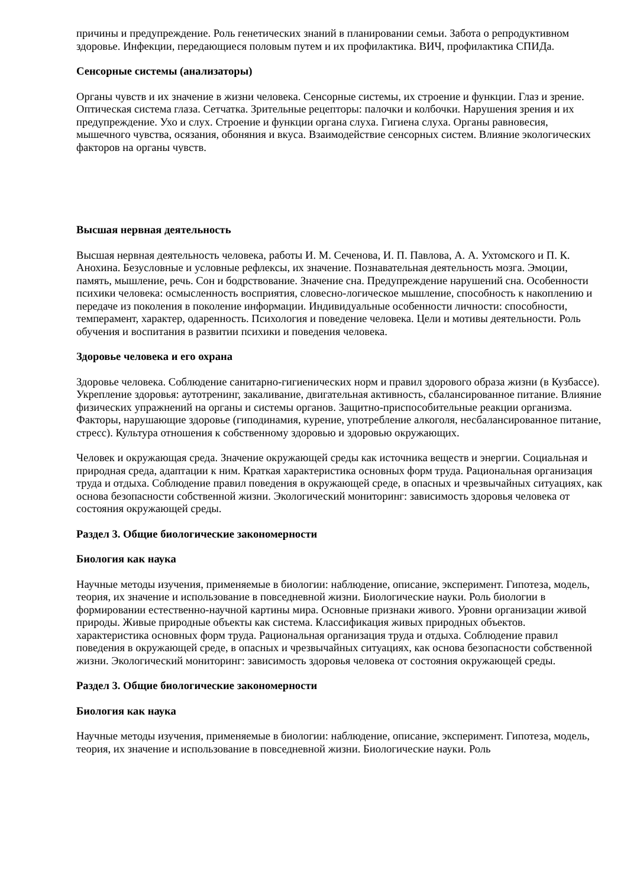причины и предупреждение. Роль генетических знаний в планировании семьи. Забота о репродуктивном здоровье. Инфекции, передающиеся половым путем и их профилактика. ВИЧ, профилактика СПИДа.
Сенсорные системы (анализаторы)
Органы чувств и их значение в жизни человека. Сенсорные системы, их строение и функции. Глаз и зрение. Оптическая система глаза. Сетчатка. Зрительные рецепторы: палочки и колбочки. Нарушения зрения и их предупреждение. Ухо и слух. Строение и функции органа слуха. Гигиена слуха. Органы равновесия, мышечного чувства, осязания, обоняния и вкуса. Взаимодействие сенсорных систем. Влияние экологических факторов на органы чувств.
Высшая нервная деятельность
Высшая нервная деятельность человека, работы И. М. Сеченова, И. П. Павлова, А. А. Ухтомского и П. К. Анохина. Безусловные и условные рефлексы, их значение. Познавательная деятельность мозга. Эмоции, память, мышление, речь. Сон и бодрствование. Значение сна. Предупреждение нарушений сна. Особенности психики человека: осмысленность восприятия, словесно-логическое мышление, способность к накоплению и передаче из поколения в поколение информации. Индивидуальные особенности личности: способности, темперамент, характер, одаренность. Психология и поведение человека. Цели и мотивы деятельности. Роль обучения и воспитания в развитии психики и поведения человека.
Здоровье человека и его охрана
Здоровье человека. Соблюдение санитарно-гигиенических норм и правил здорового образа жизни (в Кузбассе). Укрепление здоровья: аутотренинг, закаливание, двигательная активность, сбалансированное питание. Влияние физических упражнений на органы и системы органов. Защитно-приспособительные реакции организма. Факторы, нарушающие здоровье (гиподинамия, курение, употребление алкоголя, несбалансированное питание, стресс). Культура отношения к собственному здоровью и здоровью окружающих.
Человек и окружающая среда. Значение окружающей среды как источника веществ и энергии. Социальная и природная среда, адаптации к ним. Краткая характеристика основных форм труда. Рациональная организация труда и отдыха. Соблюдение правил поведения в окружающей среде, в опасных и чрезвычайных ситуациях, как основа безопасности собственной жизни. Экологический мониторинг: зависимость здоровья человека от состояния окружающей среды.
Раздел 3. Общие биологические закономерности
Биология как наука
Научные методы изучения, применяемые в биологии: наблюдение, описание, эксперимент. Гипотеза, модель, теория, их значение и использование в повседневной жизни. Биологические науки. Роль биологии в формировании естественно-научной картины мира. Основные признаки живого. Уровни организации живой природы. Живые природные объекты как система. Классификация живых природных объектов.
характеристика основных форм труда. Рациональная организация труда и отдыха. Соблюдение правил поведения в окружающей среде, в опасных и чрезвычайных ситуациях, как основа безопасности собственной жизни. Экологический мониторинг: зависимость здоровья человека от состояния окружающей среды.
Раздел 3. Общие биологические закономерности
Биология как наука
Научные методы изучения, применяемые в биологии: наблюдение, описание, эксперимент. Гипотеза, модель, теория, их значение и использование в повседневной жизни. Биологические науки. Роль